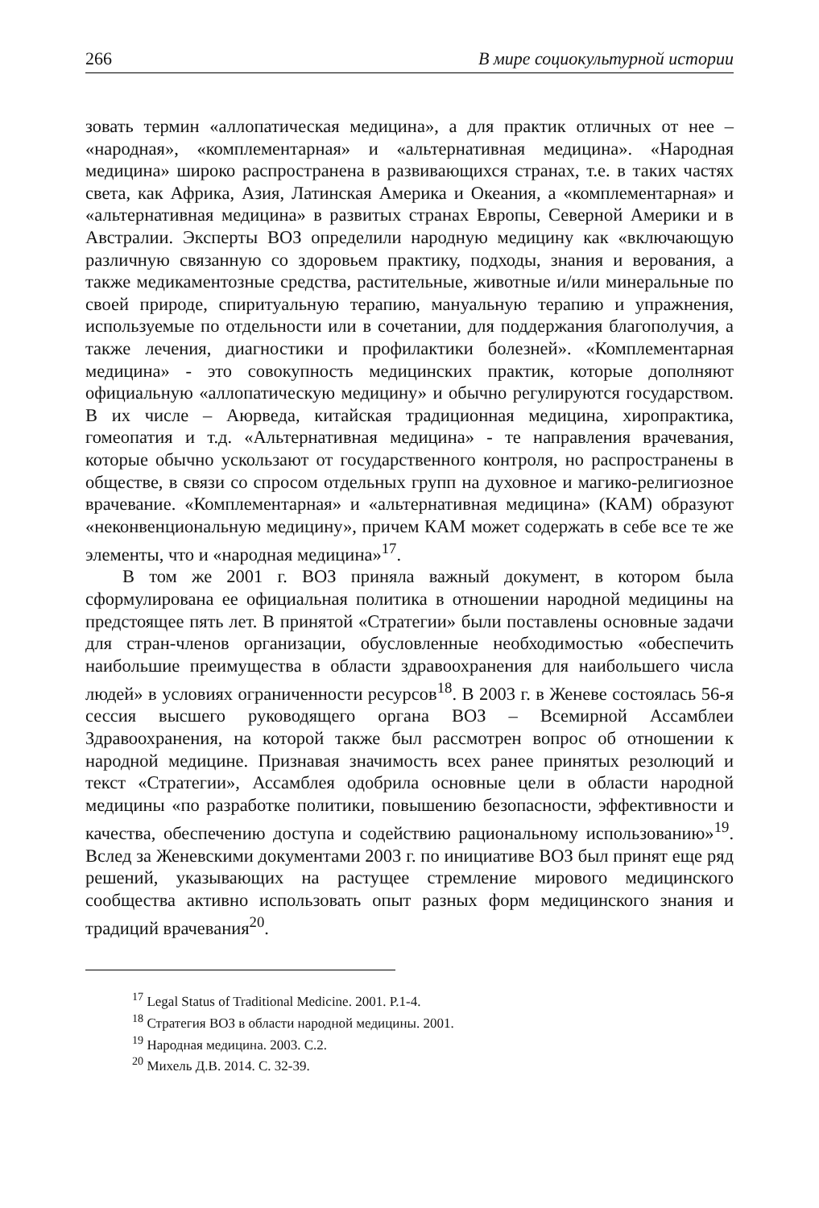266 В мире социокультурной истории
зовать термин «аллопатическая медицина», а для практик отличных от нее – «народная», «комплементарная» и «альтернативная медицина». «Народная медицина» широко распространена в развивающихся странах, т.е. в таких частях света, как Африка, Азия, Латинская Америка и Океания, а «комплементарная» и «альтернативная медицина» в развитых странах Европы, Северной Америки и в Австралии. Эксперты ВОЗ определили народную медицину как «включающую различную связанную со здоровьем практику, подходы, знания и верования, а также медикаментозные средства, растительные, животные и/или минеральные по своей природе, спиритуальную терапию, мануальную терапию и упражнения, используемые по отдельности или в сочетании, для поддержания благополучия, а также лечения, диагностики и профилактики болезней». «Комплементарная медицина» - это совокупность медицинских практик, которые дополняют официальную «аллопатическую медицину» и обычно регулируются государством. В их числе – Аюрведа, китайская традиционная медицина, хиропрактика, гомеопатия и т.д. «Альтернативная медицина» - те направления врачевания, которые обычно ускользают от государственного контроля, но распространены в обществе, в связи со спросом отдельных групп на духовное и магико-религиозное врачевание. «Комплементарная» и «альтернативная медицина» (КАМ) образуют «неконвенциональную медицину», причем КАМ может содержать в себе все те же элементы, что и «народная медицина»<sup>17</sup>.
В том же 2001 г. ВОЗ приняла важный документ, в котором была сформулирована ее официальная политика в отношении народной медицины на предстоящее пять лет. В принятой «Стратегии» были поставлены основные задачи для стран-членов организации, обусловленные необходимостью «обеспечить наибольшие преимущества в области здравоохранения для наибольшего числа людей» в условиях ограниченности ресурсов<sup>18</sup>. В 2003 г. в Женеве состоялась 56-я сессия высшего руководящего органа ВОЗ – Всемирной Ассамблеи Здравоохранения, на которой также был рассмотрен вопрос об отношении к народной медицине. Признавая значимость всех ранее принятых резолюций и текст «Стратегии», Ассамблея одобрила основные цели в области народной медицины «по разработке политики, повышению безопасности, эффективности и качества, обеспечению доступа и содействию рациональному использованию»<sup>19</sup>. Вслед за Женевскими документами 2003 г. по инициативе ВОЗ был принят еще ряд решений, указывающих на растущее стремление мирового медицинского сообщества активно использовать опыт разных форм медицинского знания и традиций врачевания<sup>20</sup>.
<sup>17</sup> Legal Status of Traditional Medicine. 2001. P.1-4.
<sup>18</sup> Стратегия ВОЗ в области народной медицины. 2001.
<sup>19</sup> Народная медицина. 2003. С.2.
<sup>20</sup> Михель Д.В. 2014. С. 32-39.